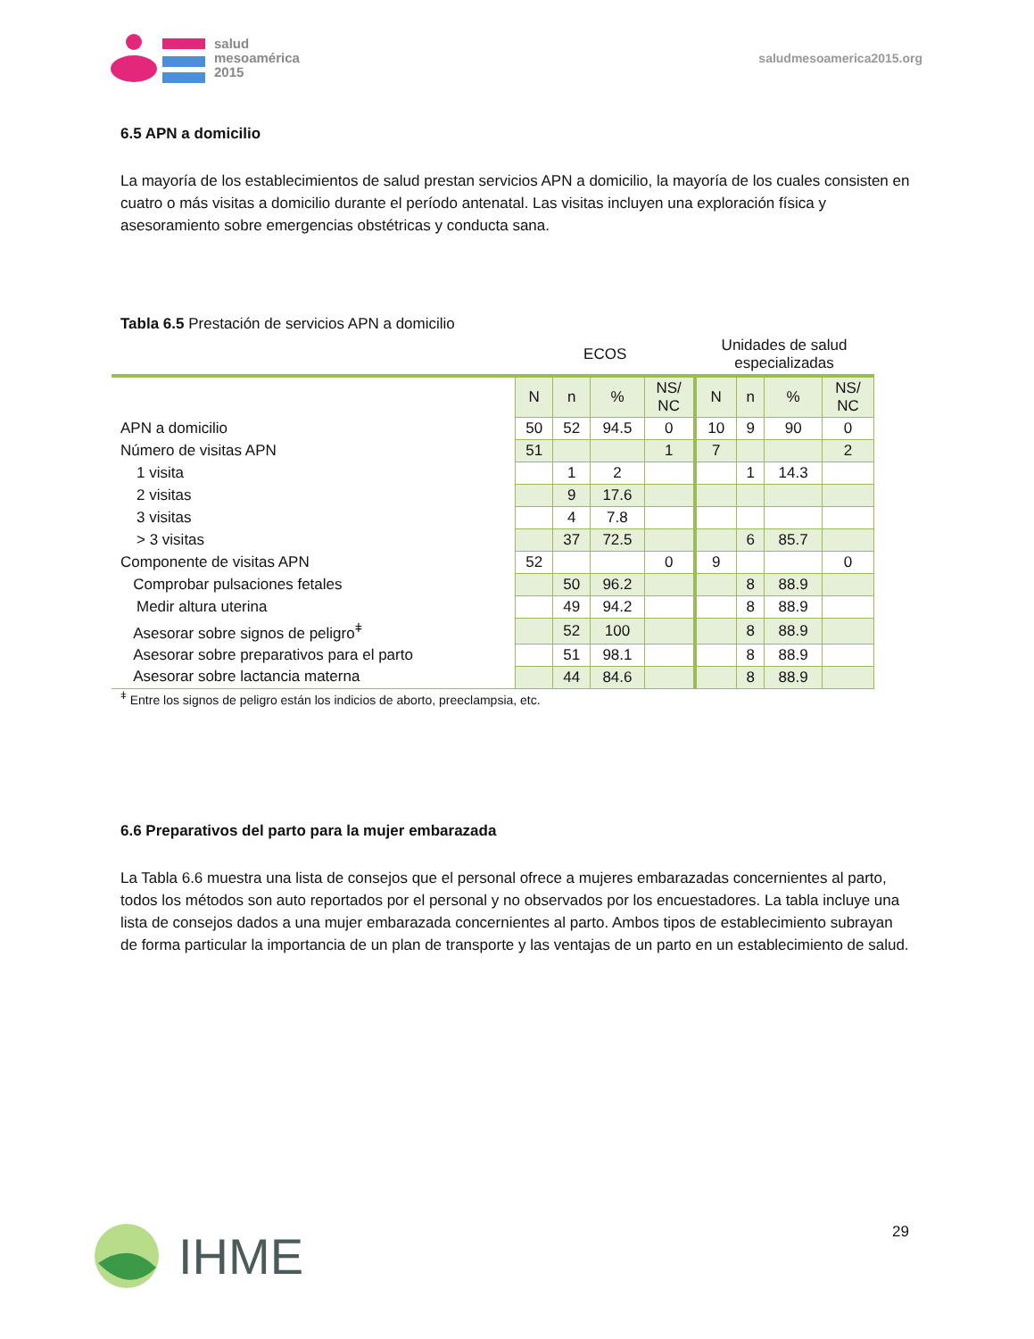salud
mesoamérica
2015
saludmesoamerica2015.org
6.5 APN a domicilio
La mayoría de los establecimientos de salud prestan servicios APN a domicilio, la mayoría de los cuales consisten en cuatro o más visitas a domicilio durante el período antenatal. Las visitas incluyen una exploración física y asesoramiento sobre emergencias obstétricas y conducta sana.
Tabla 6.5 Prestación de servicios APN a domicilio
| | ECOS | | | | Unidades de salud especializadas | | | |
| --- | --- | --- | --- | --- | --- | --- | --- | --- |
| | N | n | % | NS/ NC | N | n | % | NS/ NC |
| APN a domicilio | 50 | 52 | 94.5 | 0 | 10 | 9 | 90 | 0 |
| Número de visitas APN | 51 | | | 1 | 7 | | | 2 |
| 1 visita | | 1 | 2 | | | 1 | 14.3 | |
| 2 visitas | | 9 | 17.6 | | | | | |
| 3 visitas | | 4 | 7.8 | | | | | |
| > 3 visitas | | 37 | 72.5 | | | 6 | 85.7 | |
| Componente de visitas APN | 52 | | | 0 | 9 | | | 0 |
| Comprobar pulsaciones fetales | | 50 | 96.2 | | | 8 | 88.9 | |
| Medir altura uterina | | 49 | 94.2 | | | 8 | 88.9 | |
| Asesorar sobre signos de peligro<sup>ǂ</sup> | | 52 | 100 | | | 8 | 88.9 | |
| Asesorar sobre preparativos para el parto | | 51 | 98.1 | | | 8 | 88.9 | |
| Asesorar sobre lactancia materna | | 44 | 84.6 | | | 8 | 88.9 | |
<sup>ǂ</sup> Entre los signos de peligro están los indicios de aborto, preeclampsia, etc.
6.6 Preparativos del parto para la mujer embarazada
La Tabla 6.6 muestra una lista de consejos que el personal ofrece a mujeres embarazadas concernientes al parto, todos los métodos son auto reportados por el personal y no observados por los encuestadores. La tabla incluye una lista de consejos dados a una mujer embarazada concernientes al parto. Ambos tipos de establecimiento subrayan de forma particular la importancia de un plan de transporte y las ventajas de un parto en un establecimiento de salud.
IHME 29